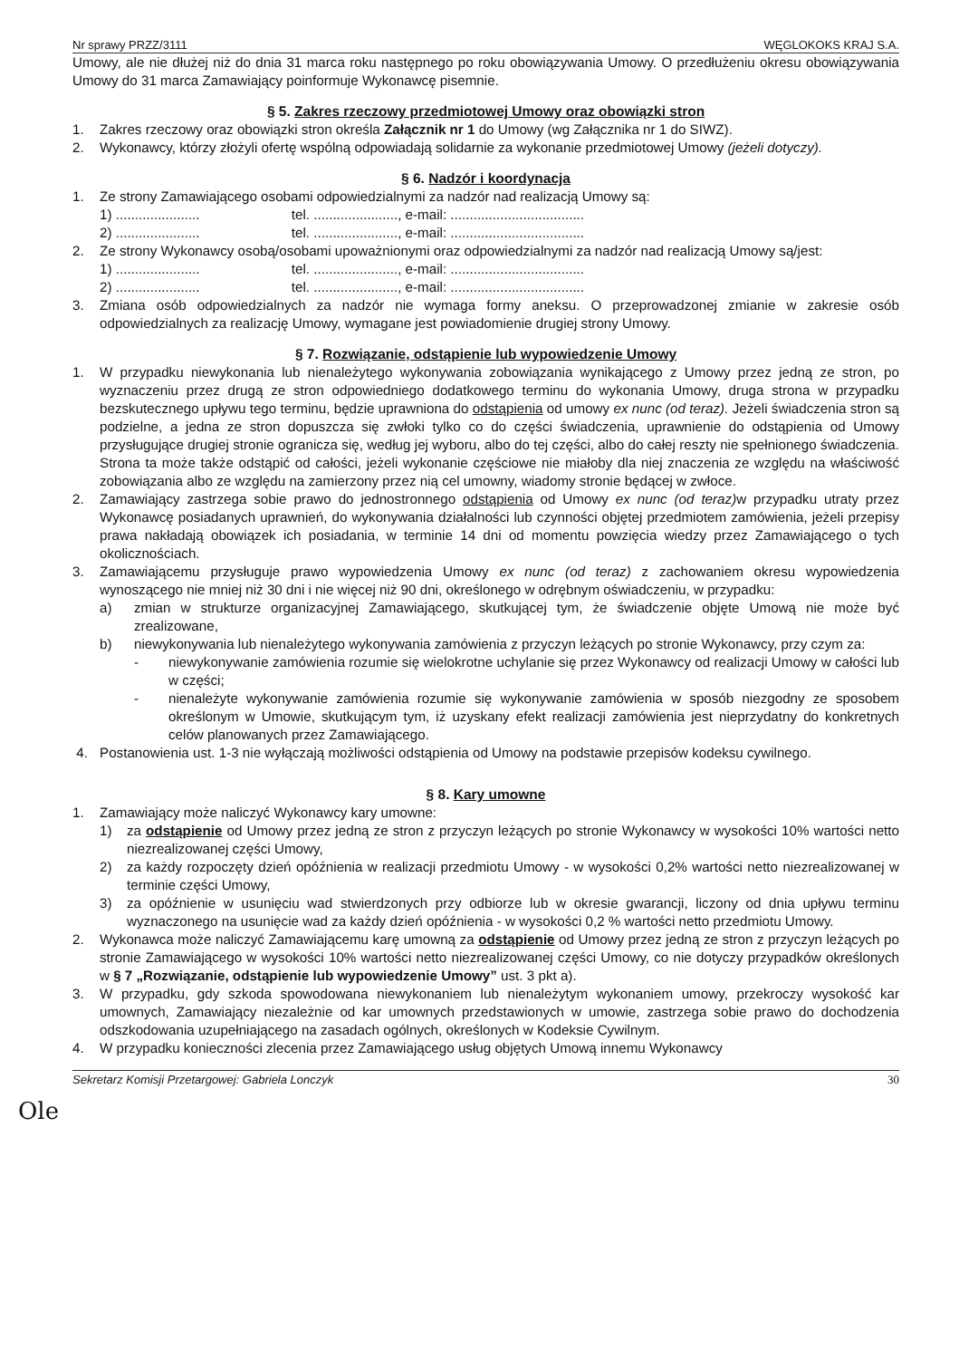Nr sprawy PRZZ/3111 WĘGLOKOKS KRAJ S.A.
Umowy, ale nie dłużej niż do dnia 31 marca roku następnego po roku obowiązywania Umowy. O przedłużeniu okresu obowiązywania Umowy do 31 marca Zamawiający poinformuje Wykonawcę pisemnie.
§ 5. Zakres rzeczowy przedmiotowej Umowy oraz obowiązki stron
1. Zakres rzeczowy oraz obowiązki stron określa Załącznik nr 1 do Umowy (wg Załącznika nr 1 do SIWZ).
2. Wykonawcy, którzy złożyli ofertę wspólną odpowiadają solidarnie za wykonanie przedmiotowej Umowy (jeżeli dotyczy).
§ 6. Nadzór i koordynacja
1. Ze strony Zamawiającego osobami odpowiedzialnymi za nadzór nad realizacją Umowy są:
1) ...................... tel. ......................, e-mail: ...................................
2) ...................... tel. ......................, e-mail: ...................................
2. Ze strony Wykonawcy osobą/osobami upoważnionymi oraz odpowiedzialnymi za nadzór nad realizacją Umowy są/jest:
1) ...................... tel. ......................, e-mail: ...................................
2) ...................... tel. ......................, e-mail: ...................................
3. Zmiana osób odpowiedzialnych za nadzór nie wymaga formy aneksu. O przeprowadzonej zmianie w zakresie osób odpowiedzialnych za realizację Umowy, wymagane jest powiadomienie drugiej strony Umowy.
§ 7. Rozwiązanie, odstąpienie lub wypowiedzenie Umowy
1. W przypadku niewykonania lub nienależytego wykonywania zobowiązania wynikającego z Umowy przez jedną ze stron, po wyznaczeniu przez drugą ze stron odpowiedniego dodatkowego terminu do wykonania Umowy, druga strona w przypadku bezskutecznego upływu tego terminu, będzie uprawniona do odstąpienia od umowy ex nunc (od teraz). Jeżeli świadczenia stron są podzielne, a jedna ze stron dopuszcza się zwłoki tylko co do części świadczenia, uprawnienie do odstąpienia od Umowy przysługujące drugiej stronie ogranicza się, według jej wyboru, albo do tej części, albo do całej reszty nie spełnionego świadczenia. Strona ta może także odstąpić od całości, jeżeli wykonanie częściowe nie miałoby dla niej znaczenia ze względu na właściwość zobowiązania albo ze względu na zamierzony przez nią cel umowny, wiadomy stronie będącej w zwłoce.
2. Zamawiający zastrzega sobie prawo do jednostronnego odstąpienia od Umowy ex nunc (od teraz) w przypadku utraty przez Wykonawcę posiadanych uprawnień, do wykonywania działalności lub czynności objętej przedmiotem zamówienia, jeżeli przepisy prawa nakładają obowiązek ich posiadania, w terminie 14 dni od momentu powzięcia wiedzy przez Zamawiającego o tych okolicznościach.
3. Zamawiającemu przysługuje prawo wypowiedzenia Umowy ex nunc (od teraz) z zachowaniem okresu wypowiedzenia wynoszącego nie mniej niż 30 dni i nie więcej niż 90 dni, określonego w odrębnym oświadczeniu, w przypadku:
a) zmian w strukturze organizacyjnej Zamawiającego, skutkującej tym, że świadczenie objęte Umową nie może być zrealizowane,
b) niewykonywania lub nienależytego wykonywania zamówienia z przyczyn leżących po stronie Wykonawcy, przy czym za:
- niewykonywanie zamówienia rozumie się wielokrotne uchylanie się przez Wykonawcy od realizacji Umowy w całości lub w części;
- nienależyte wykonywanie zamówienia rozumie się wykonywanie zamówienia w sposób niezgodny ze sposobem określonym w Umowie, skutkującym tym, iż uzyskany efekt realizacji zamówienia jest nieprzydatny do konkretnych celów planowanych przez Zamawiającego.
4. Postanowienia ust. 1-3 nie wyłączają możliwości odstąpienia od Umowy na podstawie przepisów kodeksu cywilnego.
§ 8. Kary umowne
1. Zamawiający może naliczyć Wykonawcy kary umowne:
1) za odstąpienie od Umowy przez jedną ze stron z przyczyn leżących po stronie Wykonawcy w wysokości 10% wartości netto niezrealizowanej części Umowy,
2) za każdy rozpoczęty dzień opóźnienia w realizacji przedmiotu Umowy - w wysokości 0,2% wartości netto niezrealizowanej w terminie części Umowy,
3) za opóźnienie w usunięciu wad stwierdzonych przy odbiorze lub w okresie gwarancji, liczony od dnia upływu terminu wyznaczonego na usunięcie wad za każdy dzień opóźnienia - w wysokości 0,2 % wartości netto przedmiotu Umowy.
2. Wykonawca może naliczyć Zamawiającemu karę umowną za odstąpienie od Umowy przez jedną ze stron z przyczyn leżących po stronie Zamawiającego w wysokości 10% wartości netto niezrealizowanej części Umowy, co nie dotyczy przypadków określonych w § 7 „Rozwiązanie, odstąpienie lub wypowiedzenie Umowy” ust. 3 pkt a).
3. W przypadku, gdy szkoda spowodowana niewykonaniem lub nienależytym wykonaniem umowy, przekroczy wysokość kar umownych, Zamawiający niezależnie od kar umownych przedstawionych w umowie, zastrzega sobie prawo do dochodzenia odszkodowania uzupełniającego na zasadach ogólnych, określonych w Kodeksie Cywilnym.
4. W przypadku konieczności zlecenia przez Zamawiającego usług objętych Umową innemu Wykonawcy
Sekretarz Komisji Przetargowej: Gabriela Lonczyk 30
Ole